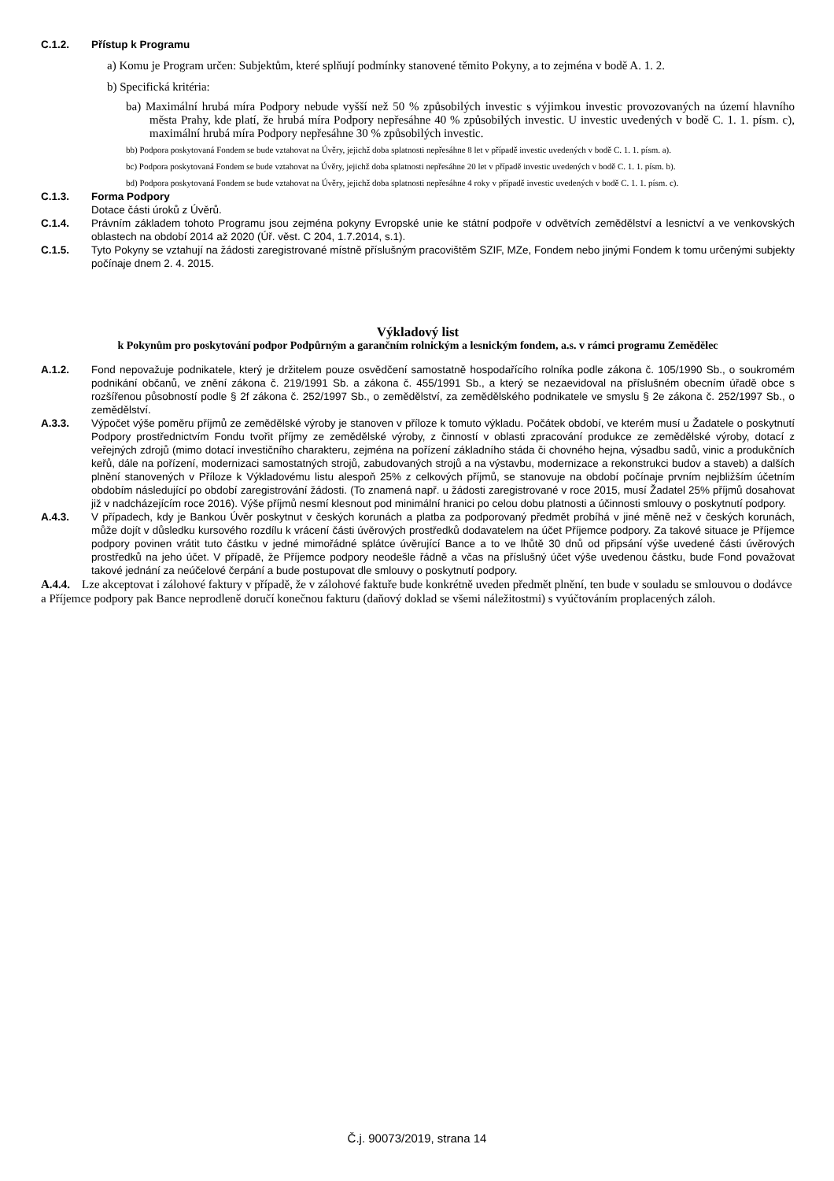C.1.2. Přístup k Programu
a) Komu je Program určen: Subjektům, které splňují podmínky stanovené těmito Pokyny, a to zejména v bodě A. 1. 2.
b) Specifická kritéria:
ba) Maximální hrubá míra Podpory nebude vyšší než 50 % způsobilých investic s výjimkou investic provozovaných na území hlavního města Prahy, kde platí, že hrubá míra Podpory nepřesáhne 40 % způsobilých investic. U investic uvedených v bodě C. 1. 1. písm. c), maximální hrubá míra Podpory nepřesáhne 30 % způsobilých investic.
bb) Podpora poskytovaná Fondem se bude vztahovat na Úvěry, jejichž doba splatnosti nepřesáhne 8 let v případě investic uvedených v bodě C. 1. 1. písm. a).
bc) Podpora poskytovaná Fondem se bude vztahovat na Úvěry, jejichž doba splatnosti nepřesáhne 20 let v případě investic uvedených v bodě C. 1. 1. písm. b).
bd) Podpora poskytovaná Fondem se bude vztahovat na Úvěry, jejichž doba splatnosti nepřesáhne 4 roky v případě investic uvedených v bodě C. 1. 1. písm. c).
C.1.3. Forma Podpory
Dotace části úroků z Úvěrů.
C.1.4. Právním základem tohoto Programu jsou zejména pokyny Evropské unie ke státní podpoře v odvětvích zemědělství a lesnictví a ve venkovských oblastech na období 2014 až 2020 (Úř. věst. C 204, 1.7.2014, s.1).
C.1.5. Tyto Pokyny se vztahují na žádosti zaregistrované místně příslušným pracovištěm SZIF, MZe, Fondem nebo jinými Fondem k tomu určenými subjekty počínaje dnem 2. 4. 2015.
Výkladový list
k Pokynům pro poskytování podpor Podpůrným a garančním rolnickým a lesnickým fondem, a.s. v rámci programu Zemědělec
A.1.2. Fond nepovažuje podnikatele, který je držitelem pouze osvědčení samostatně hospodařícího rolníka podle zákona č. 105/1990 Sb., o soukromém podnikání občanů, ve znění zákona č. 219/1991 Sb. a zákona č. 455/1991 Sb., a který se nezaevidoval na příslušném obecním úřadě obce s rozšířenou působností podle § 2f zákona č. 252/1997 Sb., o zemědělství, za zemědělského podnikatele ve smyslu § 2e zákona č. 252/1997 Sb., o zemědělství.
A.3.3. Výpočet výše poměru příjmů ze zemědělské výroby je stanoven v příloze k tomuto výkladu. Počátek období, ve kterém musí u Žadatele o poskytnutí Podpory prostřednictvím Fondu tvořit příjmy ze zemědělské výroby, z činností v oblasti zpracování produkce ze zemědělské výroby, dotací z veřejných zdrojů (mimo dotací investičního charakteru, zejména na pořízení základního stáda či chovného hejna, výsadbu sadů, vinic a produkčních keřů, dále na pořízení, modernizaci samostatných strojů, zabudovaných strojů a na výstavbu, modernizace a rekonstrukci budov a staveb) a dalších plnění stanovených v Příloze k Výkladovému listu alespoň 25% z celkových příjmů, se stanovuje na období počínaje prvním nejbližším účetním obdobím následující po období zaregistrování žádosti. (To znamená např. u žádosti zaregistrované v roce 2015, musí Žadatel 25% příjmů dosahovat již v nadcházejícím roce 2016). Výše příjmů nesmí klesnout pod minimální hranici po celou dobu platnosti a účinnosti smlouvy o poskytnutí podpory.
A.4.3. V případech, kdy je Bankou Úvěr poskytnut v českých korunách a platba za podporovaný předmět probíhá v jiné měně než v českých korunách, může dojít v důsledku kursového rozdílu k vrácení části úvěrových prostředků dodavatelem na účet Příjemce podpory. Za takové situace je Příjemce podpory povinen vrátit tuto částku v jedné mimořádné splátce úvěrující Bance a to ve lhůtě 30 dnů od připsání výše uvedené části úvěrových prostředků na jeho účet. V případě, že Příjemce podpory neodešle řádně a včas na příslušný účet výše uvedenou částku, bude Fond považovat takové jednání za neúčelové čerpání a bude postupovat dle smlouvy o poskytnutí podpory.
A.4.4. Lze akceptovat i zálohové faktury v případě, že v zálohové faktuře bude konkrétně uveden předmět plnění, ten bude v souladu se smlouvou o dodávce a Příjemce podpory pak Bance neprodleně doručí konečnou fakturu (daňový doklad se všemi náležitostmi) s vyúčtováním proplacených záloh.
Č.j. 90073/2019, strana 14